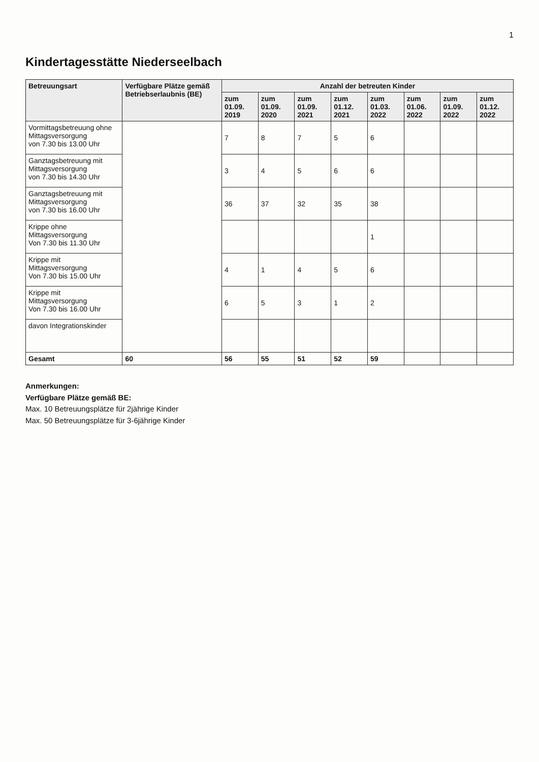1
Kindertagesstätte Niederseelbach
| Betreuungsart | Verfügbare Plätze gemäß Betriebserlaubnis (BE) | Anzahl der betreuten Kinder | | | | | | | |
| --- | --- | --- | --- | --- | --- | --- | --- | --- | --- |
| | | zum 01.09. 2019 | zum 01.09. 2020 | zum 01.09. 2021 | zum 01.12. 2021 | zum 01.03. 2022 | zum 01.06. 2022 | zum 01.09. 2022 | zum 01.12. 2022 |
| Vormittagsbetreuung ohne Mittagsversorgung von 7.30 bis 13.00 Uhr | | 7 | 8 | 7 | 5 | 6 | | | |
| Ganztagsbetreuung mit Mittagsversorgung von 7.30 bis 14.30 Uhr | | 3 | 4 | 5 | 6 | 6 | | | |
| Ganztagsbetreuung mit Mittagsversorgung von 7.30 bis 16.00 Uhr | | 36 | 37 | 32 | 35 | 38 | | | |
| Krippe ohne Mittagsversorgung Von 7.30 bis 11.30 Uhr | | | | | | 1 | | | |
| Krippe mit Mittagsversorgung Von 7.30 bis 15.00 Uhr | | 4 | 1 | 4 | 5 | 6 | | | |
| Krippe mit Mittagsversorgung Von 7.30 bis 16.00 Uhr | | 6 | 5 | 3 | 1 | 2 | | | |
| davon Integrationskinder | | | | | | | | | |
| Gesamt | 60 | 56 | 55 | 51 | 52 | 59 | | | |
Anmerkungen:
Verfügbare Plätze gemäß BE:
Max. 10 Betreuungsplätze für 2jährige Kinder
Max. 50 Betreuungsplätze für 3-6jährige Kinder